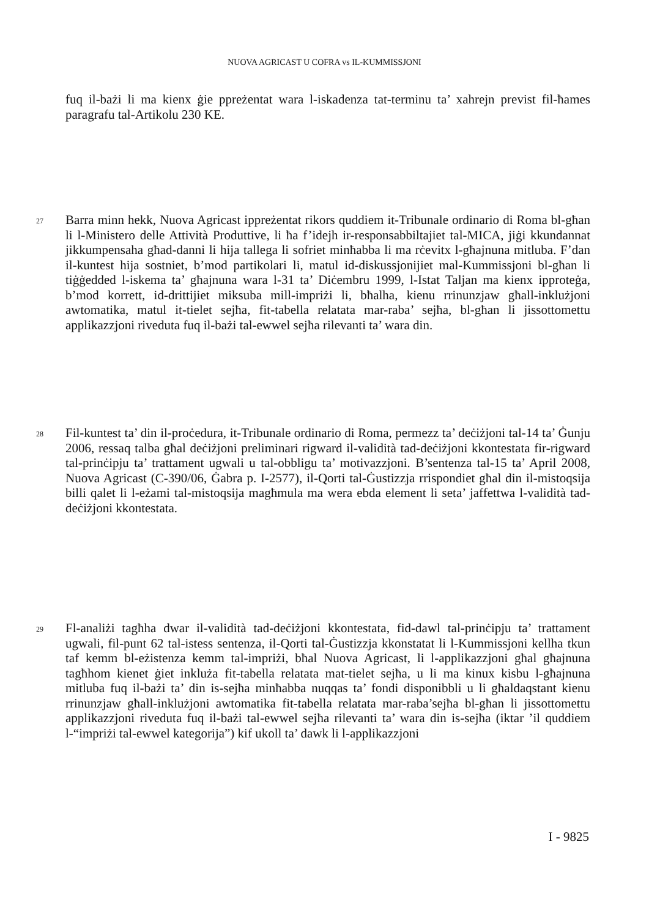NUOVA AGRICAST U COFRA vs IL-KUMMISSJONI
fuq il-bażi li ma kienx ġie ppreżentat wara l-iskadenza tat-terminu ta’ xahrejn previst fil-ħames paragrafu tal-Artikolu 230 KE.
27 Barra minn hekk, Nuova Agricast ippreżentat rikors quddiem it-Tribunale ordinario di Roma bl-għan li l-Ministero delle Attività Produttive, li ħa f’idejh ir-responsabbiltajiet tal-MICA, jiġi kkundannat jikkumpensaha għad-danni li hija tallega li sofriet minħabba li ma rċevitx l-għajnuna mitluba. F’dan il-kuntest hija sostniet, b’mod partikolari li, matul id-diskussjonijiet mal-Kummissjoni bl-għan li tiġġedded l-iskema ta’ għajnuna wara l-31 ta’ Diċembru 1999, l-Istat Taljan ma kienx ipproteġa, b’mod korrett, id-drittijiet miksuba mill-impriżi li, bħalha, kienu rrinunzjaw għall-inklużjoni awtomatika, matul it-tielet sejħa, fit-tabella relatata mar-raba’ sejħa, bl-għan li jissottomettu applikazzjoni riveduta fuq il-bażi tal-ewwel sejħa rilevanti ta’ wara din.
28 Fil-kuntest ta’ din il-proċedura, it-Tribunale ordinario di Roma, permezz ta’ deċiżjoni tal-14 ta’ Ġunju 2006, ressaq talba għal deċiżjoni preliminari rigward il-validità tad-deċiżjoni kkontestata fir-rigward tal-prinċipju ta’ trattament ugwali u tal-obbligu ta’ motivazzjoni. B’sentenza tal-15 ta’ April 2008, Nuova Agricast (C-390/06, Ġabra p. I-2577), il-Qorti tal-Ġustizzja rrispondiet għal din il-mistoqsija billi qalet li l-eżami tal-mistoqsija magħmula ma wera ebda element li seta’ jaffettwa l-validità tad-deċiżjoni kkontestata.
29 Fl-analiżi tagħha dwar il-validità tad-deċiżjoni kkontestata, fid-dawl tal-prinċipju ta’ trattament ugwali, fil-punt 62 tal-istess sentenza, il-Qorti tal-Ġustizzja kkonstatat li l-Kummissjoni kellha tkun taf kemm bl-eżistenza kemm tal-impriżi, bħal Nuova Agricast, li l-applikazzjoni għal għajnuna tagħhom kienet ġiet inkluża fit-tabella relatata mat-tielet sejħa, u li ma kinux kisbu l-għajnuna mitluba fuq il-bażi ta’ din is-sejħa minħabba nuqqas ta’ fondi disponibbli u li għaldaqstant kienu rrinunzjaw għall-inklużjoni awtomatika fit-tabella relatata mar-raba’sejħa bl-għan li jissottomettu applikazzjoni riveduta fuq il-bażi tal-ewwel sejħa rilevanti ta’ wara din is-sejħa (iktar ’il quddiem l-“impriżi tal-ewwel kategorija”) kif ukoll ta’ dawk li l-applikazzjoni
I - 9825